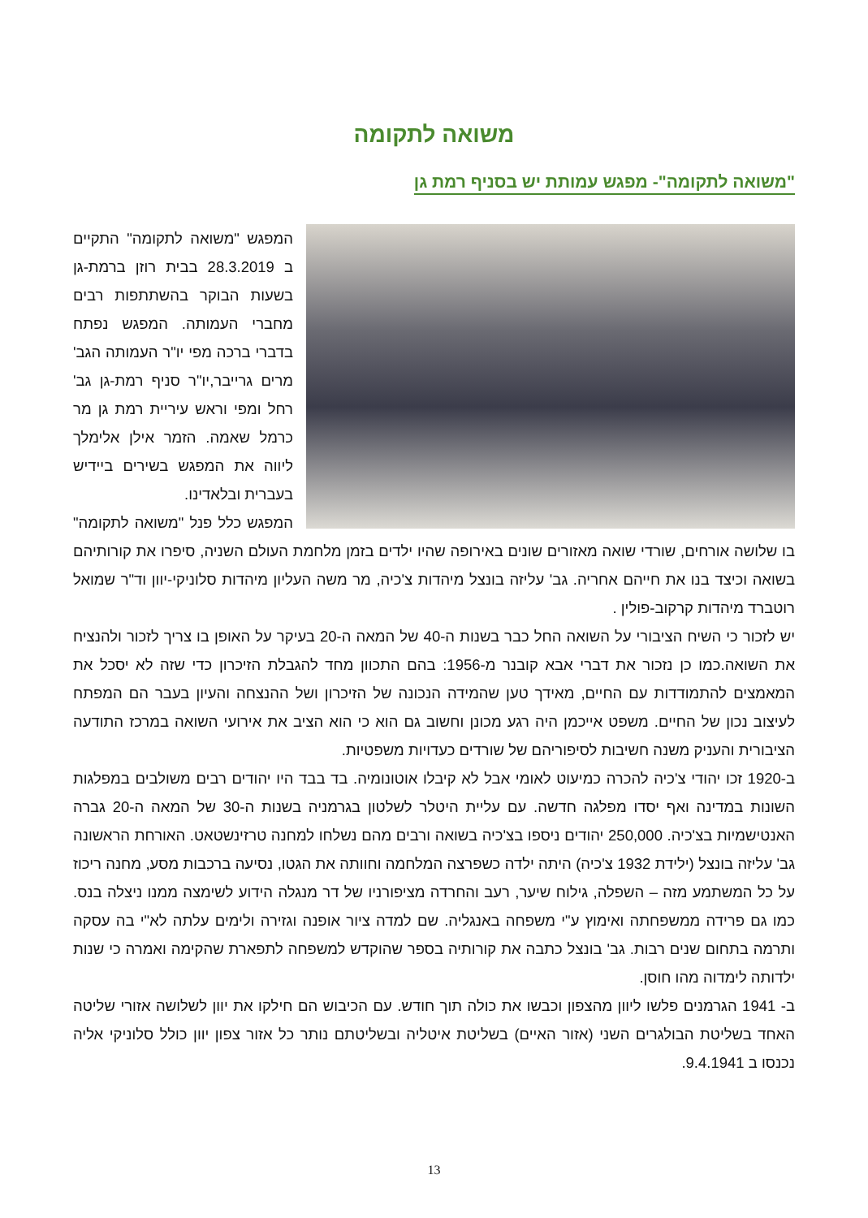משואה לתקומה
"משואה לתקומה"- מפגש עמותת יש בסניף רמת גן
המפגש "משואה לתקומה" התקיים ב 28.3.2019 בבית רוזן ברמת-גן בשעות הבוקר בהשתתפות רבים מחברי העמותה. המפגש נפתח בדברי ברכה מפי יו"ר העמותה הגב' מרים גרייבר,יו"ר סניף רמת-גן גב' רחל ומפי וראש עיריית רמת גן מר כרמל שאמה. הזמר אילן אלימלך ליווה את המפגש בשירים ביידיש בעברית ובלאדינו.
המפגש כלל פנל "משואה לתקומה" בו שלושה אורחים, שורדי שואה מאזורים שונים באירופה שהיו ילדים בזמן מלחמת העולם השניה, סיפרו את קורותיהם בשואה וכיצד בנו את חייהם אחריה. גב' עליזה בונצל מיהדות צ'כיה, מר משה העליון מיהדות סלוניקי-יוון וד"ר שמואל רוטברד מיהדות קרקוב-פולין .
יש לזכור כי השיח הציבורי על השואה החל כבר בשנות ה-40 של המאה ה-20 בעיקר על האופן בו צריך לזכור ולהנציח את השואה.כמו כן נזכור את דברי אבא קובנר מ-1956: בהם התכוון מחד להגבלת הזיכרון כדי שזה לא יסכל את המאמצים להתמודדות עם החיים, מאידך טען שהמידה הנכונה של הזיכרון ושל ההנצחה והעיון בעבר הם המפתח לעיצוב נכון של החיים. משפט אייכמן היה רגע מכונן וחשוב גם הוא כי הוא הציב את אירועי השואה במרכז התודעה הציבורית והעניק משנה חשיבות לסיפוריהם של שורדים כעדויות משפטיות.
ב-1920 זכו יהודי צ'כיה להכרה כמיעוט לאומי אבל לא קיבלו אוטונומיה. בד בבד היו יהודים רבים משולבים במפלגות השונות במדינה ואף יסדו מפלגה חדשה. עם עליית היטלר לשלטון בגרמניה בשנות ה-30 של המאה ה-20 גברה האנטישמיות בצ'כיה. 250,000 יהודים ניספו בצ'כיה בשואה ורבים מהם נשלחו למחנה טרזינשטאט. האורחת הראשונה גב' עליזה בונצל (ילידת 1932 צ'כיה) היתה ילדה כשפרצה המלחמה וחוותה את הגטו, נסיעה ברכבות מסע, מחנה ריכוז על כל המשתמע מזה – השפלה, גילוח שיער, רעב והחרדה מציפורניו של דר מנגלה הידוע לשימצה ממנו ניצלה בנס. כמו גם פרידה ממשפחתה ואימוץ ע"י משפחה באנגליה. שם למדה ציור אופנה וגזירה ולימים עלתה לא"י בה עסקה ותרמה בתחום שנים רבות. גב' בונצל כתבה את קורותיה בספר שהוקדש למשפחה לתפארת שהקימה ואמרה כי שנות ילדותה לימדוה מהו חוסן.
ב- 1941 הגרמנים פלשו ליוון מהצפון וכבשו את כולה תוך חודש. עם הכיבוש הם חילקו את יוון לשלושה אזורי שליטה האחד בשליטת הבולגרים השני (אזור האיים) בשליטת איטליה ובשליטתם נותר כל אזור צפון יוון כולל סלוניקי אליה נכנסו ב 9.4.1941.
13